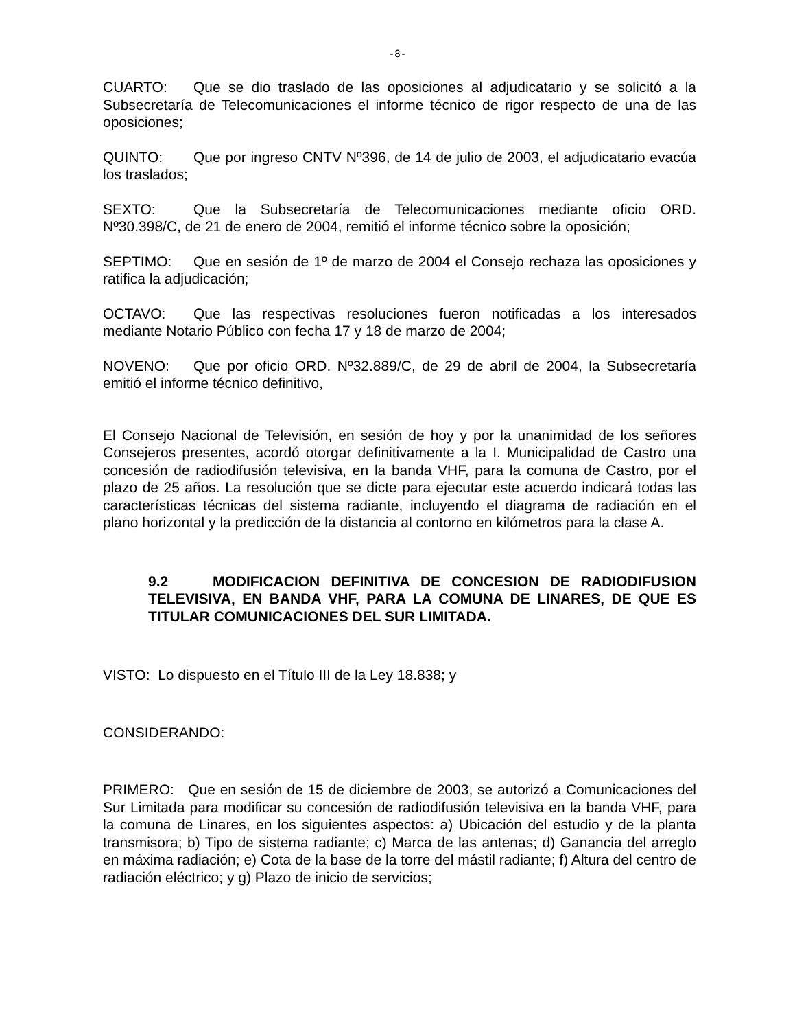-8-
CUARTO: Que se dio traslado de las oposiciones al adjudicatario y se solicitó a la Subsecretaría de Telecomunicaciones el informe técnico de rigor respecto de una de las oposiciones;
QUINTO: Que por ingreso CNTV Nº396, de 14 de julio de 2003, el adjudicatario evacúa los traslados;
SEXTO: Que la Subsecretaría de Telecomunicaciones mediante oficio ORD. Nº30.398/C, de 21 de enero de 2004, remitió el informe técnico sobre la oposición;
SEPTIMO: Que en sesión de 1º de marzo de 2004 el Consejo rechaza las oposiciones y ratifica la adjudicación;
OCTAVO: Que las respectivas resoluciones fueron notificadas a los interesados mediante Notario Público con fecha 17 y 18 de marzo de 2004;
NOVENO: Que por oficio ORD. Nº32.889/C, de 29 de abril de 2004, la Subsecretaría emitió el informe técnico definitivo,
El Consejo Nacional de Televisión, en sesión de hoy y por la unanimidad de los señores Consejeros presentes, acordó otorgar definitivamente a la I. Municipalidad de Castro una concesión de radiodifusión televisiva, en la banda VHF, para la comuna de Castro, por el plazo de 25 años. La resolución que se dicte para ejecutar este acuerdo indicará todas las características técnicas del sistema radiante, incluyendo el diagrama de radiación en el plano horizontal y la predicción de la distancia al contorno en kilómetros para la clase A.
9.2 MODIFICACION DEFINITIVA DE CONCESION DE RADIODIFUSION TELEVISIVA, EN BANDA VHF, PARA LA COMUNA DE LINARES, DE QUE ES TITULAR COMUNICACIONES DEL SUR LIMITADA.
VISTO: Lo dispuesto en el Título III de la Ley 18.838; y
CONSIDERANDO:
PRIMERO: Que en sesión de 15 de diciembre de 2003, se autorizó a Comunicaciones del Sur Limitada para modificar su concesión de radiodifusión televisiva en la banda VHF, para la comuna de Linares, en los siguientes aspectos: a) Ubicación del estudio y de la planta transmisora; b) Tipo de sistema radiante; c) Marca de las antenas; d) Ganancia del arreglo en máxima radiación; e) Cota de la base de la torre del mástil radiante; f) Altura del centro de radiación eléctrico; y g) Plazo de inicio de servicios;